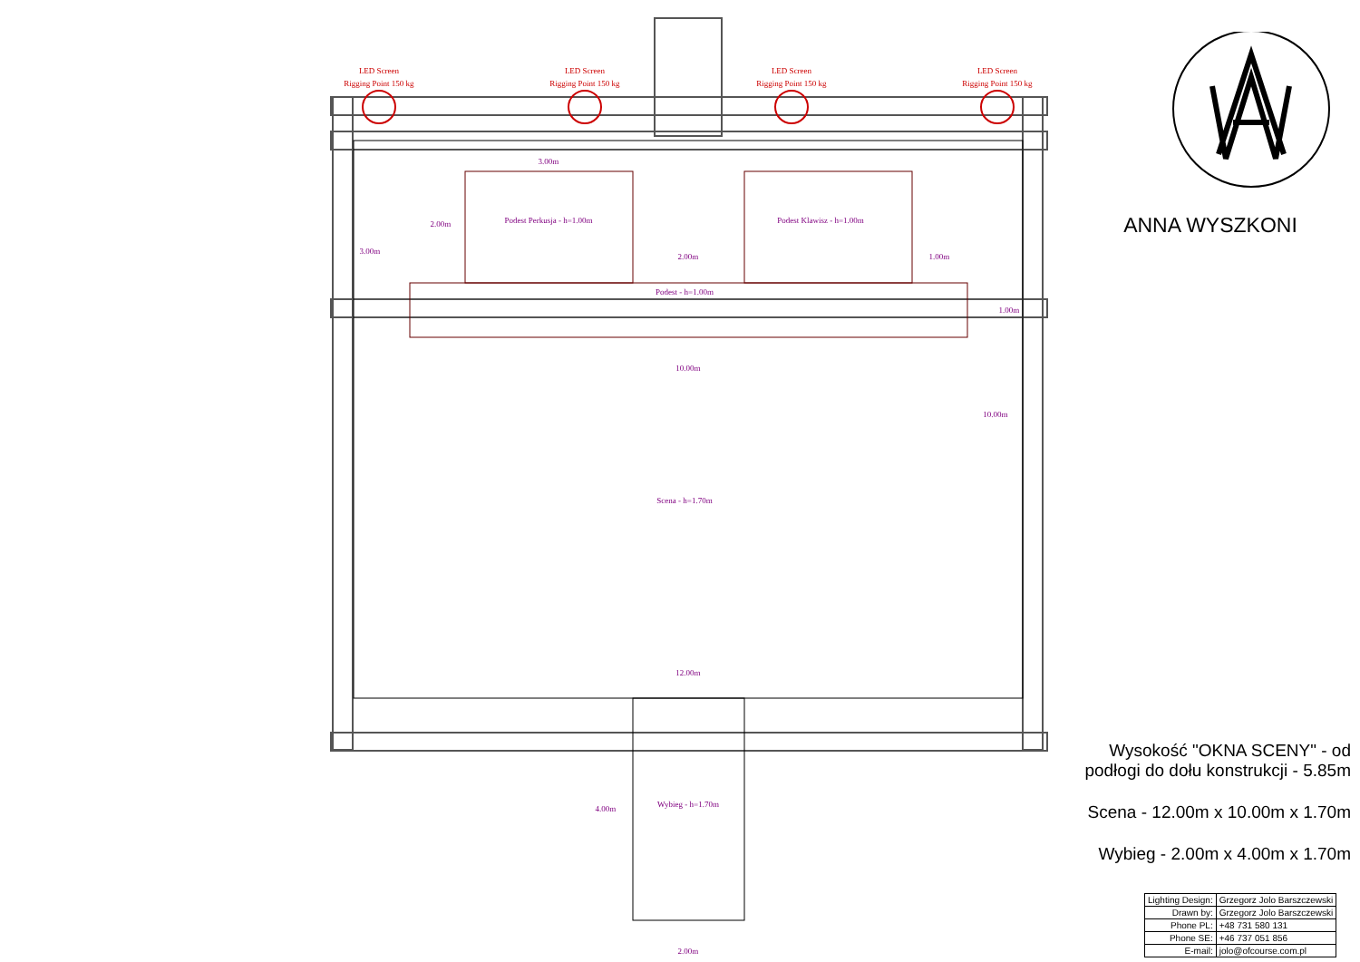LED Screen
Rigging Point 150 kg
LED Screen
Rigging Point 150 kg
LED Screen
Rigging Point 150 kg
LED Screen
Rigging Point 150 kg
Podest Perkusja - h=1.00m
Podest Klawisz - h=1.00m
Podest - h=1.00m
Scena - h=1.70m
Wybieg - h=1.70m
3.00m
2.00m
1.00m
10.00m
12.00m
2.00m
2.00m
3.00m
10.00m
4.00m
1.00m
ANNA WYSZKONI
Wysokość "OKNA SCENY" - od podłogi do dołu konstrukcji - 5.85m
Scena - 12.00m x 10.00m x 1.70m
Wybieg - 2.00m x 4.00m x 1.70m
| Lighting Design: | Grzegorz Jolo Barszczewski |
| Drawn by: | Grzegorz Jolo Barszczewski |
| Phone PL: | +48 731 580 131 |
| Phone SE: | +46 737 051 856 |
| E-mail: | jolo@ofcourse.com.pl |